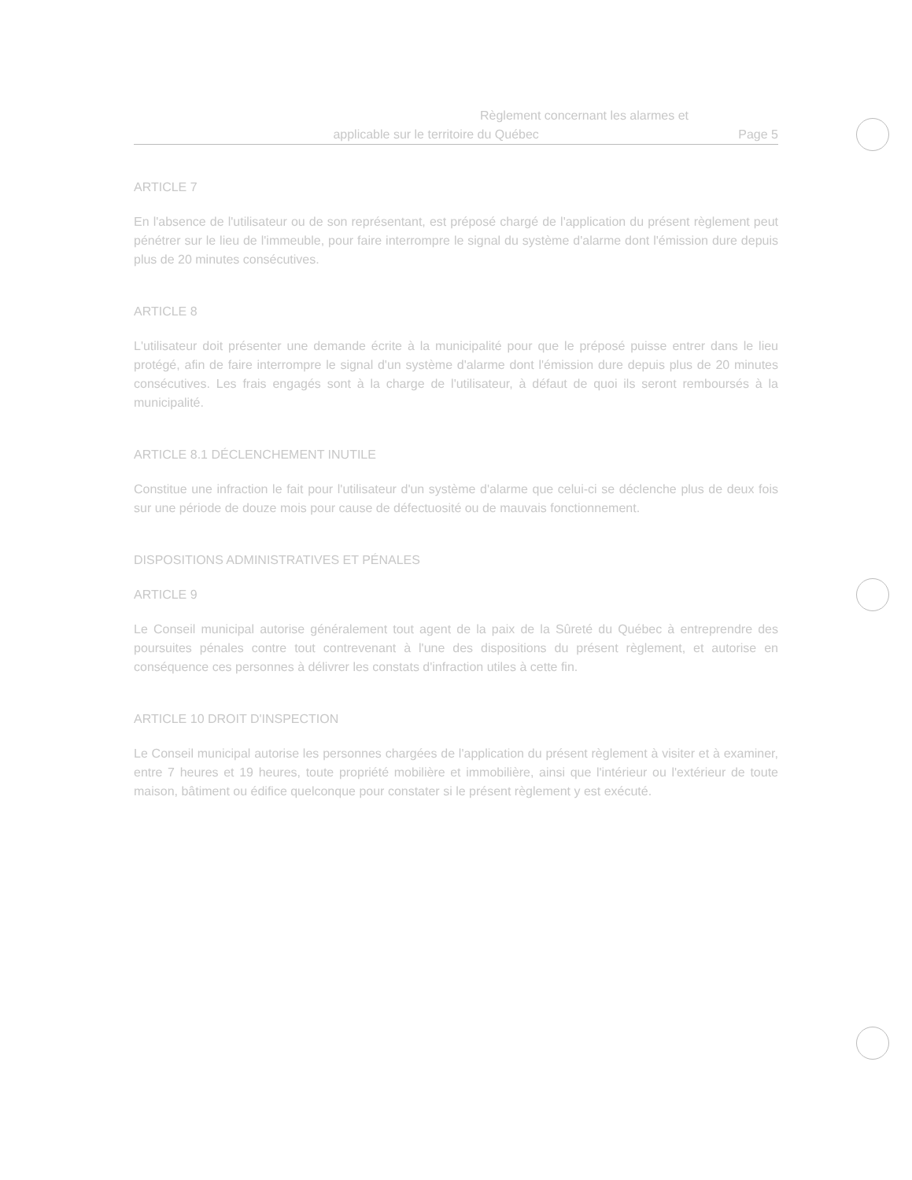Règlement concernant les alarmes et
applicable sur le territoire du Québec Page 5
ARTICLE 7
En l'absence de l'utilisateur ou de son représentant, est préposé chargé de l'application du présent règlement peut pénétrer sur le lieu de l'immeuble, pour faire interrompre le signal du système d'alarme dont l'émission dure depuis plus de 20 minutes consécutives.
ARTICLE 8
L'utilisateur doit présenter une demande écrite à la municipalité pour que le préposé puisse entrer dans le lieu protégé, afin de faire interrompre le signal d'un système d'alarme dont l'émission dure depuis plus de 20 minutes consécutives. Les frais engagés sont à la charge de l'utilisateur, à défaut de quoi ils seront remboursés à la municipalité.
ARTICLE 8.1 DÉCLENCHEMENT INUTILE
Constitue une infraction le fait pour l'utilisateur d'un système d'alarme que celui-ci se déclenche plus de deux fois sur une période de douze mois pour cause de défectuosité ou de mauvais fonctionnement.
DISPOSITIONS ADMINISTRATIVES ET PÉNALES
ARTICLE 9
Le Conseil municipal autorise généralement tout agent de la paix de la Sûreté du Québec à entreprendre des poursuites pénales contre tout contrevenant à l'une des dispositions du présent règlement, et autorise en conséquence ces personnes à délivrer les constats d'infraction utiles à cette fin.
ARTICLE 10 DROIT D'INSPECTION
Le Conseil municipal autorise les personnes chargées de l'application du présent règlement à visiter et à examiner, entre 7 heures et 19 heures, toute propriété mobilière et immobilière, ainsi que l'intérieur ou l'extérieur de toute maison, bâtiment ou édifice quelconque pour constater si le présent règlement y est exécuté.